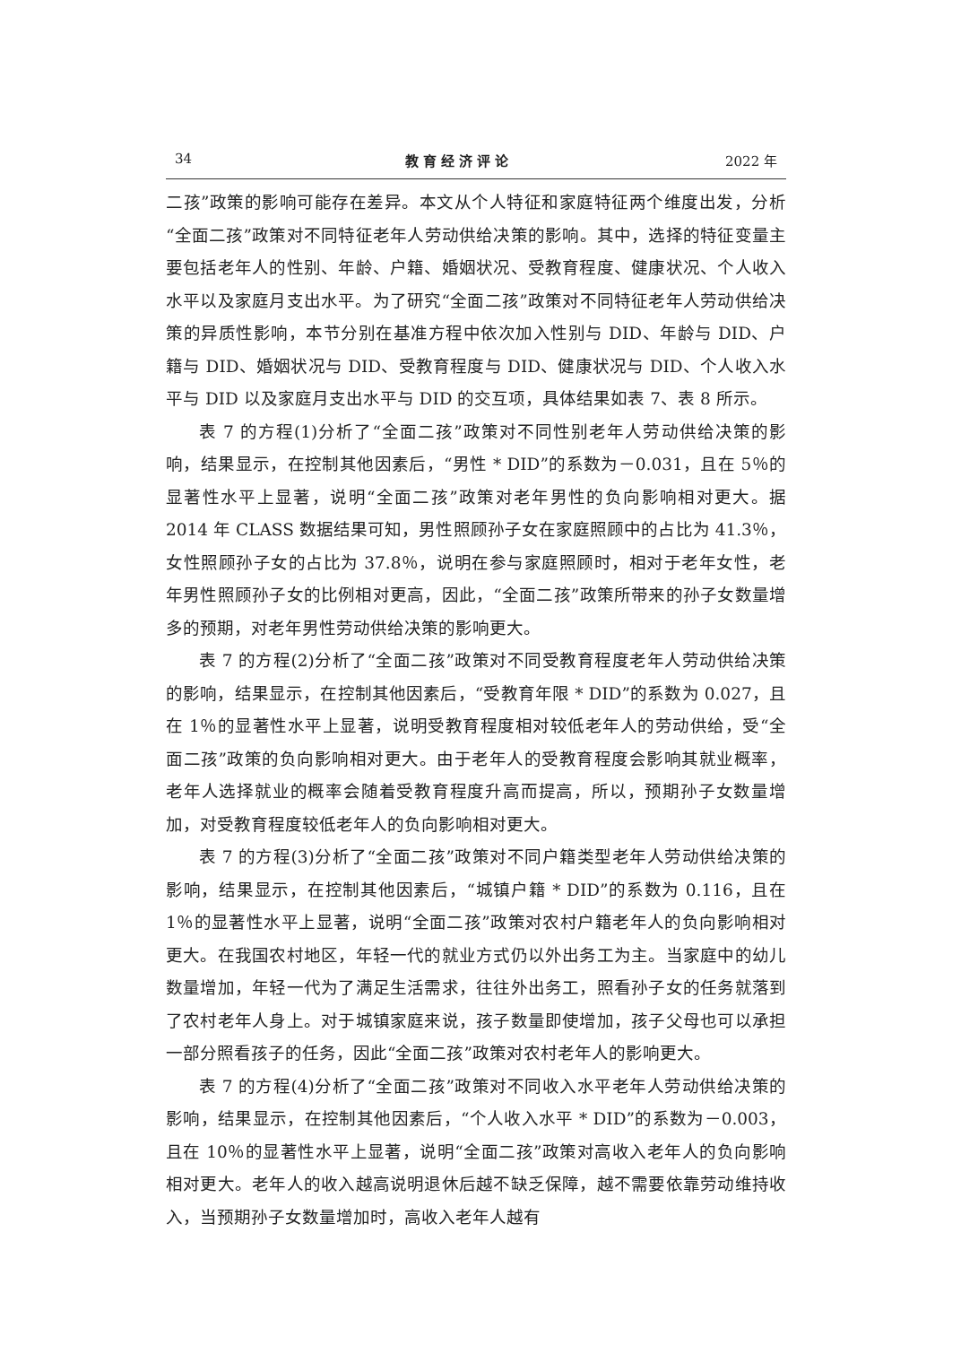34 教育经济评论 2022 年
二孩”政策的影响可能存在差异。本文从个人特征和家庭特征两个维度出发，分析“全面二孩”政策对不同特征老年人劳动供给决策的影响。其中，选择的特征变量主要包括老年人的性别、年龄、户籍、婚姻状况、受教育程度、健康状况、个人收入水平以及家庭月支出水平。为了研究“全面二孩”政策对不同特征老年人劳动供给决策的异质性影响，本节分别在基准方程中依次加入性别与 DID、年龄与 DID、户籍与 DID、婚姻状况与 DID、受教育程度与 DID、健康状况与 DID、个人收入水平与 DID 以及家庭月支出水平与 DID 的交互项，具体结果如表 7、表 8 所示。
表 7 的方程(1)分析了“全面二孩”政策对不同性别老年人劳动供给决策的影响，结果显示，在控制其他因素后，“男性 * DID”的系数为－0.031，且在 5％的显著性水平上显著，说明“全面二孩”政策对老年男性的负向影响相对更大。据 2014 年 CLASS 数据结果可知，男性照顾孙子女在家庭照顾中的占比为 41.3％，女性照顾孙子女的占比为 37.8％，说明在参与家庭照顾时，相对于老年女性，老年男性照顾孙子女的比例相对更高，因此，“全面二孩”政策所带来的孙子女数量增多的预期，对老年男性劳动供给决策的影响更大。
表 7 的方程(2)分析了“全面二孩”政策对不同受教育程度老年人劳动供给决策的影响，结果显示，在控制其他因素后，“受教育年限 * DID”的系数为 0.027，且在 1％的显著性水平上显著，说明受教育程度相对较低老年人的劳动供给，受“全面二孩”政策的负向影响相对更大。由于老年人的受教育程度会影响其就业概率，老年人选择就业的概率会随着受教育程度升高而提高，所以，预期孙子女数量增加，对受教育程度较低老年人的负向影响相对更大。
表 7 的方程(3)分析了“全面二孩”政策对不同户籍类型老年人劳动供给决策的影响，结果显示，在控制其他因素后，“城镇户籍 * DID”的系数为 0.116，且在 1％的显著性水平上显著，说明“全面二孩”政策对农村户籍老年人的负向影响相对更大。在我国农村地区，年轻一代的就业方式仍以外出务工为主。当家庭中的幼儿数量增加，年轻一代为了满足生活需求，往往外出务工，照看孙子女的任务就落到了农村老年人身上。对于城镇家庭来说，孩子数量即使增加，孩子父母也可以承担一部分照看孩子的任务，因此“全面二孩”政策对农村老年人的影响更大。
表 7 的方程(4)分析了“全面二孩”政策对不同收入水平老年人劳动供给决策的影响，结果显示，在控制其他因素后，“个人收入水平 * DID”的系数为－0.003，且在 10％的显著性水平上显著，说明“全面二孩”政策对高收入老年人的负向影响相对更大。老年人的收入越高说明退休后越不缺乏保障，越不需要依靠劳动维持收入，当预期孙子女数量增加时，高收入老年人越有